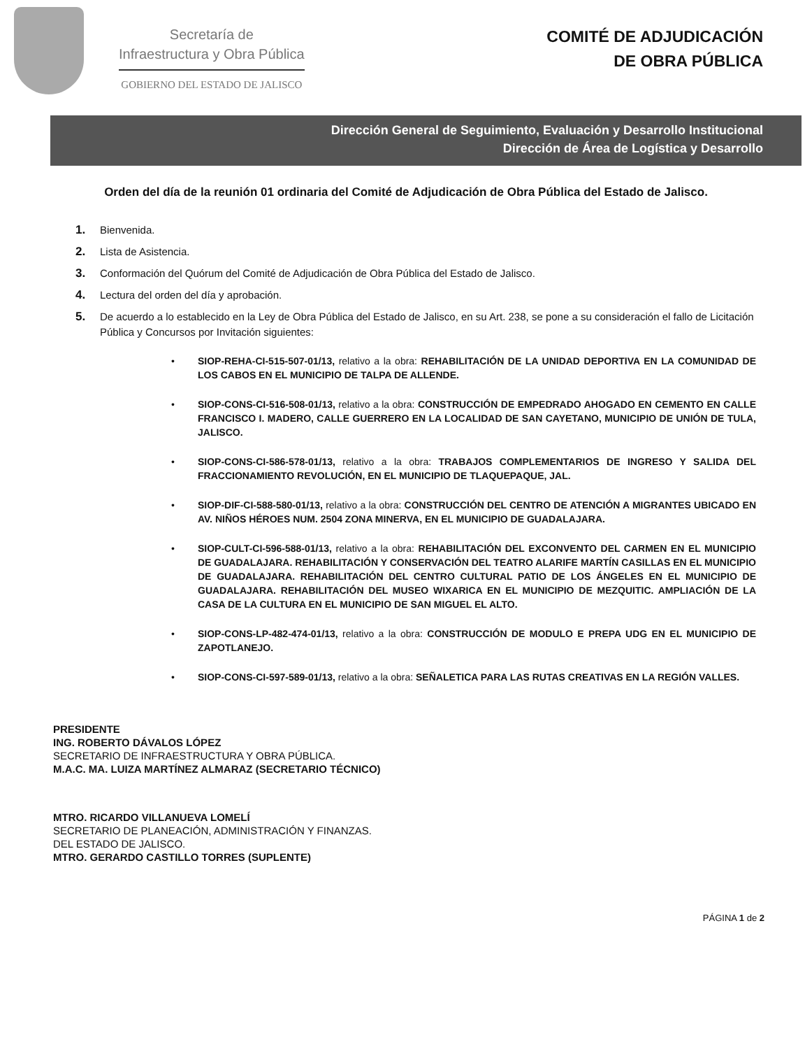Secretaría de
Infraestructura y Obra Pública
GOBIERNO DEL ESTADO DE JALISCO
COMITÉ DE ADJUDICACIÓN
DE OBRA PÚBLICA
Dirección General de Seguimiento, Evaluación y Desarrollo Institucional
Dirección de Área de Logística y Desarrollo
Orden del día de la reunión 01 ordinaria del Comité de Adjudicación de Obra Pública del Estado de Jalisco.
1. Bienvenida.
2. Lista de Asistencia.
3. Conformación del Quórum del Comité de Adjudicación de Obra Pública del Estado de Jalisco.
4. Lectura del orden del día y aprobación.
5. De acuerdo a lo establecido en la Ley de Obra Pública del Estado de Jalisco, en su Art. 238, se pone a su consideración el fallo de Licitación Pública y Concursos por Invitación siguientes:
• SIOP-REHA-CI-515-507-01/13, relativo a la obra: REHABILITACIÓN DE LA UNIDAD DEPORTIVA EN LA COMUNIDAD DE LOS CABOS EN EL MUNICIPIO DE TALPA DE ALLENDE.
• SIOP-CONS-CI-516-508-01/13, relativo a la obra: CONSTRUCCIÓN DE EMPEDRADO AHOGADO EN CEMENTO EN CALLE FRANCISCO I. MADERO, CALLE GUERRERO EN LA LOCALIDAD DE SAN CAYETANO, MUNICIPIO DE UNIÓN DE TULA, JALISCO.
• SIOP-CONS-CI-586-578-01/13, relativo a la obra: TRABAJOS COMPLEMENTARIOS DE INGRESO Y SALIDA DEL FRACCIONAMIENTO REVOLUCIÓN, EN EL MUNICIPIO DE TLAQUEPAQUE, JAL.
• SIOP-DIF-CI-588-580-01/13, relativo a la obra: CONSTRUCCIÓN DEL CENTRO DE ATENCIÓN A MIGRANTES UBICADO EN AV. NIÑOS HÉROES NUM. 2504 ZONA MINERVA, EN EL MUNICIPIO DE GUADALAJARA.
• SIOP-CULT-CI-596-588-01/13, relativo a la obra: REHABILITACIÓN DEL EXCONVENTO DEL CARMEN EN EL MUNICIPIO DE GUADALAJARA. REHABILITACIÓN Y CONSERVACIÓN DEL TEATRO ALARIFE MARTÍN CASILLAS EN EL MUNICIPIO DE GUADALAJARA. REHABILITACIÓN DEL CENTRO CULTURAL PATIO DE LOS ÁNGELES EN EL MUNICIPIO DE GUADALAJARA. REHABILITACIÓN DEL MUSEO WIXARICA EN EL MUNICIPIO DE MEZQUITIC. AMPLIACIÓN DE LA CASA DE LA CULTURA EN EL MUNICIPIO DE SAN MIGUEL EL ALTO.
• SIOP-CONS-LP-482-474-01/13, relativo a la obra: CONSTRUCCIÓN DE MODULO E PREPA UDG EN EL MUNICIPIO DE ZAPOTLANEJO.
• SIOP-CONS-CI-597-589-01/13, relativo a la obra: SEÑALETICA PARA LAS RUTAS CREATIVAS EN LA REGIÓN VALLES.
PRESIDENTE
ING. ROBERTO DÁVALOS LÓPEZ
SECRETARIO DE INFRAESTRUCTURA Y OBRA PÚBLICA.
M.A.C. MA. LUIZA MARTÍNEZ ALMARAZ (SECRETARIO TÉCNICO)
MTRO. RICARDO VILLANUEVA LOMELÍ
SECRETARIO DE PLANEACIÓN, ADMINISTRACIÓN Y FINANZAS.
DEL ESTADO DE JALISCO.
MTRO. GERARDO CASTILLO TORRES (SUPLENTE)
PÁGINA 1 de 2